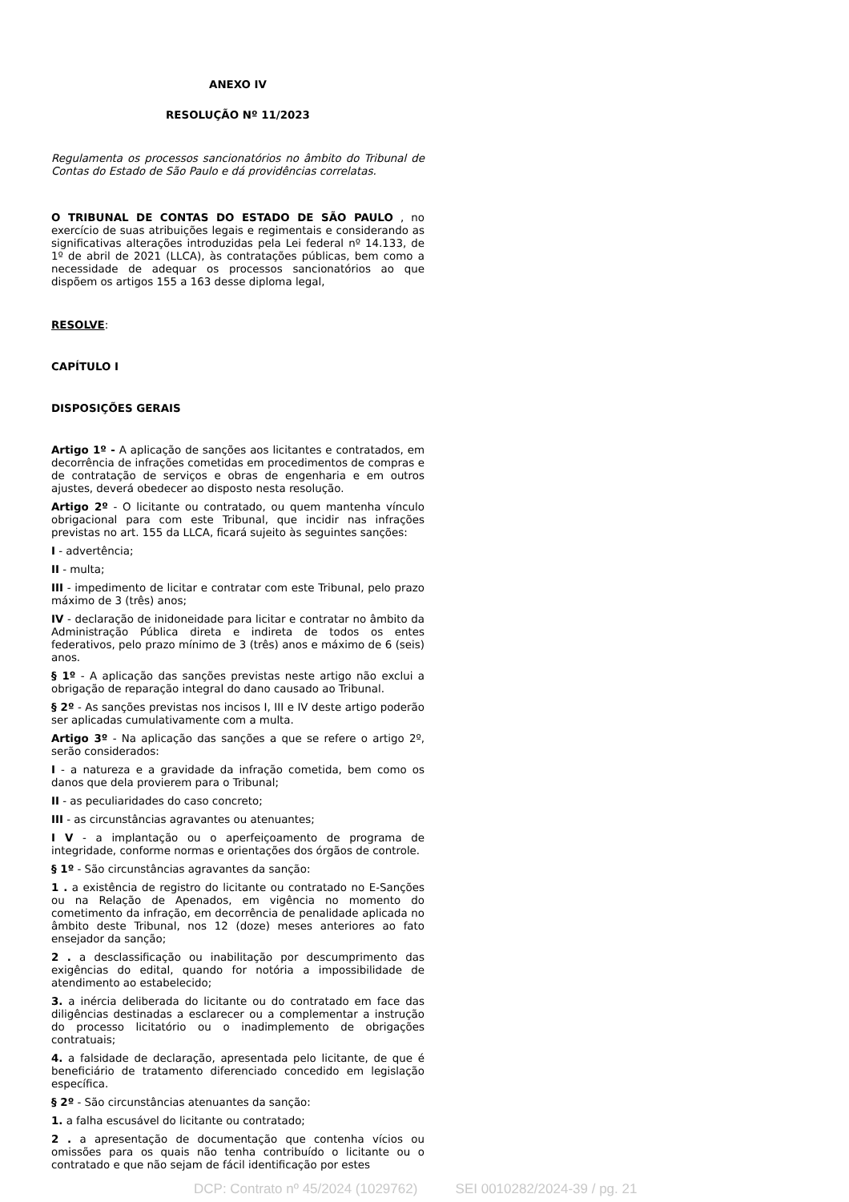ANEXO IV
RESOLUÇÃO Nº 11/2023
Regulamenta os processos sancionatórios no âmbito do Tribunal de Contas do Estado de São Paulo e dá providências correlatas.
O TRIBUNAL DE CONTAS DO ESTADO DE SÃO PAULO , no exercício de suas atribuições legais e regimentais e considerando as significativas alterações introduzidas pela Lei federal nº 14.133, de 1º de abril de 2021 (LLCA), às contratações públicas, bem como a necessidade de adequar os processos sancionatórios ao que dispõem os artigos 155 a 163 desse diploma legal,
RESOLVE:
CAPÍTULO I
DISPOSIÇÕES GERAIS
Artigo 1º - A aplicação de sanções aos licitantes e contratados, em decorrência de infrações cometidas em procedimentos de compras e de contratação de serviços e obras de engenharia e em outros ajustes, deverá obedecer ao disposto nesta resolução.
Artigo 2º - O licitante ou contratado, ou quem mantenha vínculo obrigacional para com este Tribunal, que incidir nas infrações previstas no art. 155 da LLCA, ficará sujeito às seguintes sanções:
I - advertência;
II - multa;
III - impedimento de licitar e contratar com este Tribunal, pelo prazo máximo de 3 (três) anos;
IV - declaração de inidoneidade para licitar e contratar no âmbito da Administração Pública direta e indireta de todos os entes federativos, pelo prazo mínimo de 3 (três) anos e máximo de 6 (seis) anos.
§ 1º - A aplicação das sanções previstas neste artigo não exclui a obrigação de reparação integral do dano causado ao Tribunal.
§ 2º - As sanções previstas nos incisos I, III e IV deste artigo poderão ser aplicadas cumulativamente com a multa.
Artigo 3º - Na aplicação das sanções a que se refere o artigo 2º, serão considerados:
I - a natureza e a gravidade da infração cometida, bem como os danos que dela provierem para o Tribunal;
II - as peculiaridades do caso concreto;
III - as circunstâncias agravantes ou atenuantes;
I V - a implantação ou o aperfeiçoamento de programa de integridade, conforme normas e orientações dos órgãos de controle.
§ 1º - São circunstâncias agravantes da sanção:
1 . a existência de registro do licitante ou contratado no E-Sanções ou na Relação de Apenados, em vigência no momento do cometimento da infração, em decorrência de penalidade aplicada no âmbito deste Tribunal, nos 12 (doze) meses anteriores ao fato ensejador da sanção;
2 . a desclassificação ou inabilitação por descumprimento das exigências do edital, quando for notória a impossibilidade de atendimento ao estabelecido;
3. a inércia deliberada do licitante ou do contratado em face das diligências destinadas a esclarecer ou a complementar a instrução do processo licitatório ou o inadimplemento de obrigações contratuais;
4. a falsidade de declaração, apresentada pelo licitante, de que é beneficiário de tratamento diferenciado concedido em legislação específica.
§ 2º - São circunstâncias atenuantes da sanção:
1. a falha escusável do licitante ou contratado;
2 . a apresentação de documentação que contenha vícios ou omissões para os quais não tenha contribuído o licitante ou o contratado e que não sejam de fácil identificação por estes
DCP: Contrato nº 45/2024 (1029762) SEI 0010282/2024-39 / pg. 21